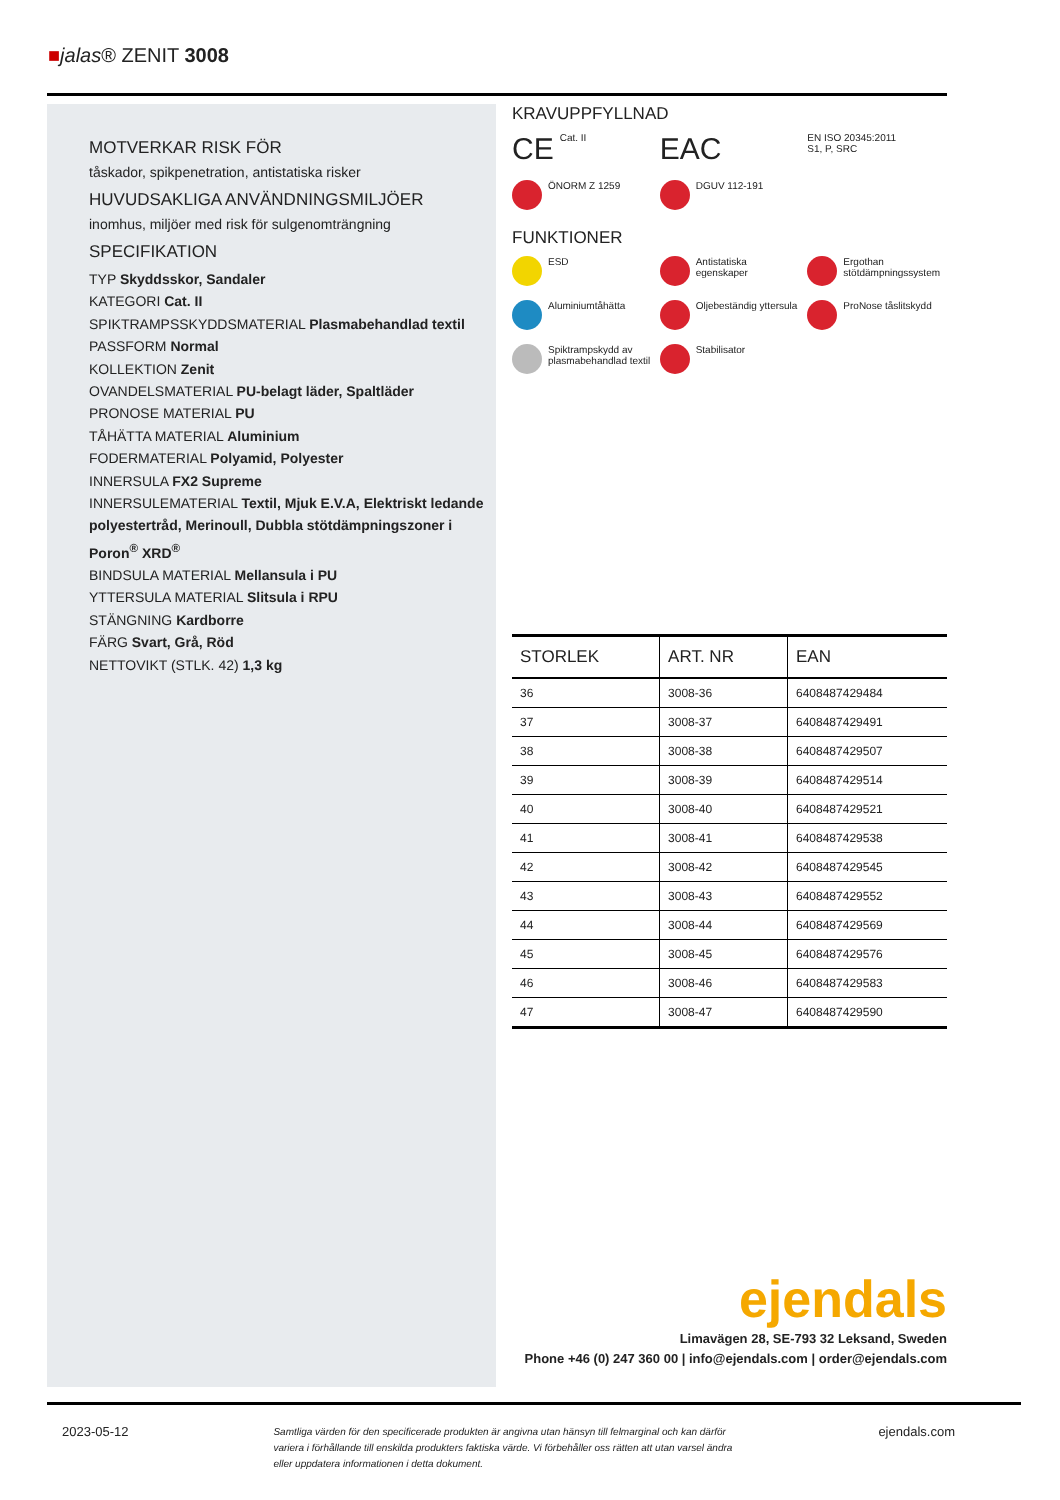■jalas® ZENIT 3008
MOTVERKAR RISK FÖR
tåskador, spikpenetration, antistatiska risker
HUVUDSAKLIGA ANVÄNDNINGSMILJÖER
inomhus, miljöer med risk för sulgenomträngning
SPECIFIKATION
TYP Skyddsskor, Sandaler
KATEGORI Cat. II
SPIKTRAMPSSKYDDSMATERIAL Plasmabehandlad textil
PASSFORM Normal
KOLLEKTION Zenit
OVANDELSMATERIAL PU-belagt läder, Spaltläder
PRONOSE MATERIAL PU
TÅHÄTTA MATERIAL Aluminium
FODERMATERIAL Polyamid, Polyester
INNERSULA FX2 Supreme
INNERSULEMATERIAL Textil, Mjuk E.V.A, Elektriskt ledande polyestertråd, Merinoull, Dubbla stötdämpningszoner i Poron<sup>®</sup> XRD<sup>®</sup>
BINDSULA MATERIAL Mellansula i PU
YTTERSULA MATERIAL Slitsula i RPU
STÄNGNING Kardborre
FÄRG Svart, Grå, Röd
NETTOVIKT (STLK. 42) 1,3 kg
KRAVUPPFYLLNAD
CE Cat. II
EAC
EN ISO 20345:2011
S1, P, SRC
ÖNORM Z 1259
DGUV 112-191
FUNKTIONER
ESD
Antistatiska egenskaper
Ergothan stötdämpningssystem
Aluminiumtåhätta
Oljebeständig yttersula
ProNose tåslitskydd
Spiktrampskydd av plasmabehandlad textil
Stabilisator
| STORLEK | ART. NR | EAN |
| --- | --- | --- |
| 36 | 3008-36 | 6408487429484 |
| 37 | 3008-37 | 6408487429491 |
| 38 | 3008-38 | 6408487429507 |
| 39 | 3008-39 | 6408487429514 |
| 40 | 3008-40 | 6408487429521 |
| 41 | 3008-41 | 6408487429538 |
| 42 | 3008-42 | 6408487429545 |
| 43 | 3008-43 | 6408487429552 |
| 44 | 3008-44 | 6408487429569 |
| 45 | 3008-45 | 6408487429576 |
| 46 | 3008-46 | 6408487429583 |
| 47 | 3008-47 | 6408487429590 |
ejendals
Limavägen 28, SE-793 32 Leksand, Sweden
Phone +46 (0) 247 360 00 | info@ejendals.com | order@ejendals.com
2023-05-12 Samtliga värden för den specificerade produkten är angivna utan hänsyn till felmarginal och kan därför variera i förhållande till enskilda produkters faktiska värde. Vi förbehåller oss rätten att utan varsel ändra eller uppdatera informationen i detta dokument. ejendals.com